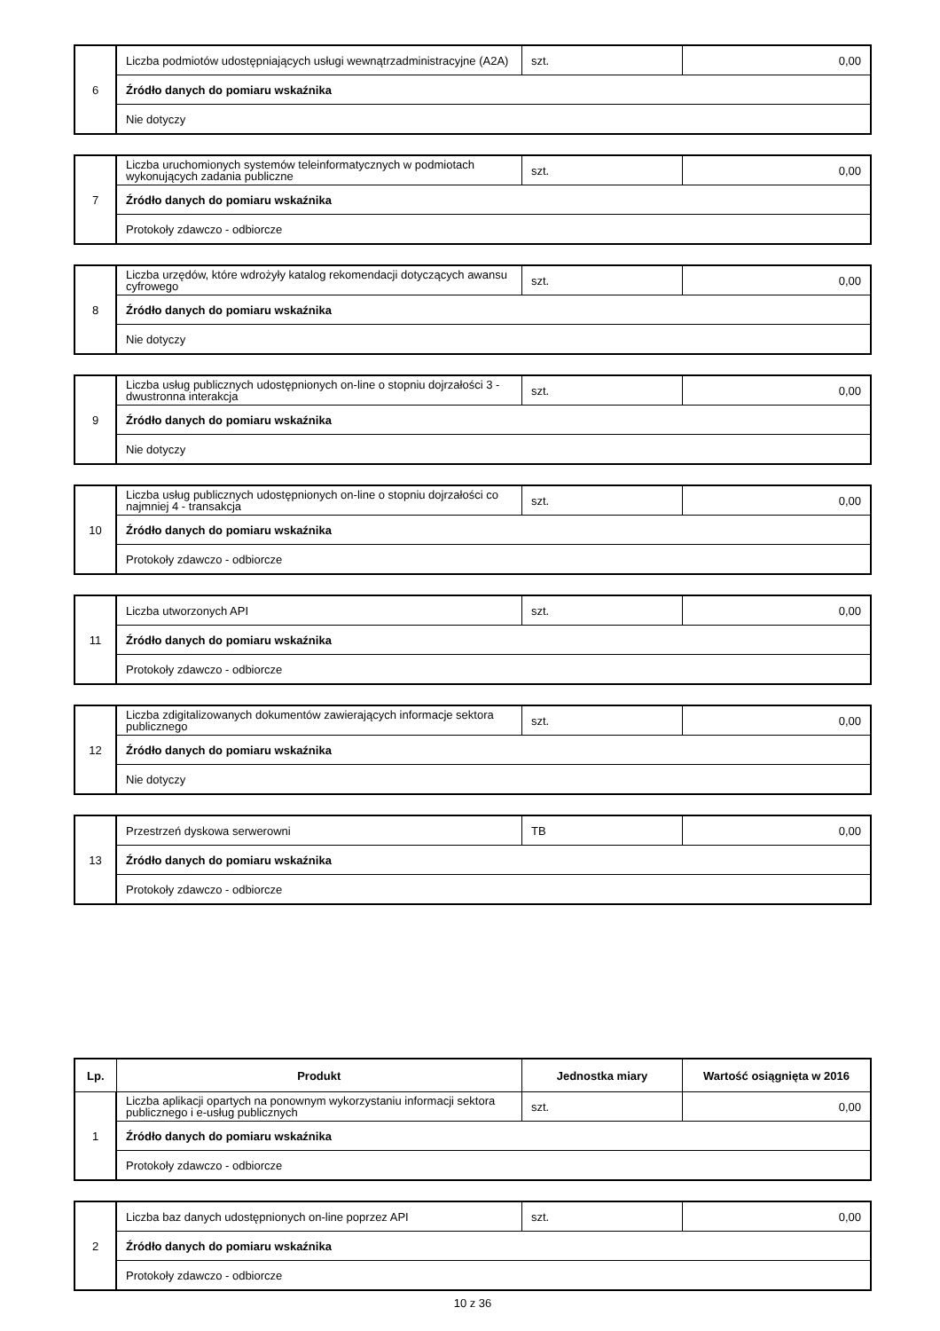| 6 | Liczba podmiotów udostępniających usługi wewnątrzadministracyjne (A2A) | szt. | 0,00 |
| | Źródło danych do pomiaru wskaźnika | | |
| | Nie dotyczy | | |
| 7 | Liczba uruchomionych systemów teleinformatycznych w podmiotach wykonujących zadania publiczne | szt. | 0,00 |
| | Źródło danych do pomiaru wskaźnika | | |
| | Protokoły zdawczo - odbiorcze | | |
| 8 | Liczba urzędów, które wdrożyły katalog rekomendacji dotyczących awansu cyfrowego | szt. | 0,00 |
| | Źródło danych do pomiaru wskaźnika | | |
| | Nie dotyczy | | |
| 9 | Liczba usług publicznych udostępnionych on-line o stopniu dojrzałości 3 -dwustronna interakcja | szt. | 0,00 |
| | Źródło danych do pomiaru wskaźnika | | |
| | Nie dotyczy | | |
| 10 | Liczba usług publicznych udostępnionych on-line o stopniu dojrzałości co najmniej 4 - transakcja | szt. | 0,00 |
| | Źródło danych do pomiaru wskaźnika | | |
| | Protokoły zdawczo - odbiorcze | | |
| 11 | Liczba utworzonych API | szt. | 0,00 |
| | Źródło danych do pomiaru wskaźnika | | |
| | Protokoły zdawczo - odbiorcze | | |
| 12 | Liczba zdigitalizowanych dokumentów zawierających informacje sektora publicznego | szt. | 0,00 |
| | Źródło danych do pomiaru wskaźnika | | |
| | Nie dotyczy | | |
| 13 | Przestrzeń dyskowa serwerowni | TB | 0,00 |
| | Źródło danych do pomiaru wskaźnika | | |
| | Protokoły zdawczo - odbiorcze | | |
| Lp. | Produkt | Jednostka miary | Wartość osiągnięta w 2016 |
| --- | --- | --- | --- |
| 1 | Liczba aplikacji opartych na ponownym wykorzystaniu informacji sektora publicznego i e-usług publicznych | szt. | 0,00 |
| | Źródło danych do pomiaru wskaźnika | | |
| | Protokoły zdawczo - odbiorcze | | |
| 2 | Liczba baz danych udostępnionych on-line poprzez API | szt. | 0,00 |
| | Źródło danych do pomiaru wskaźnika | | |
| | Protokoły zdawczo - odbiorcze | | |
10 z 36